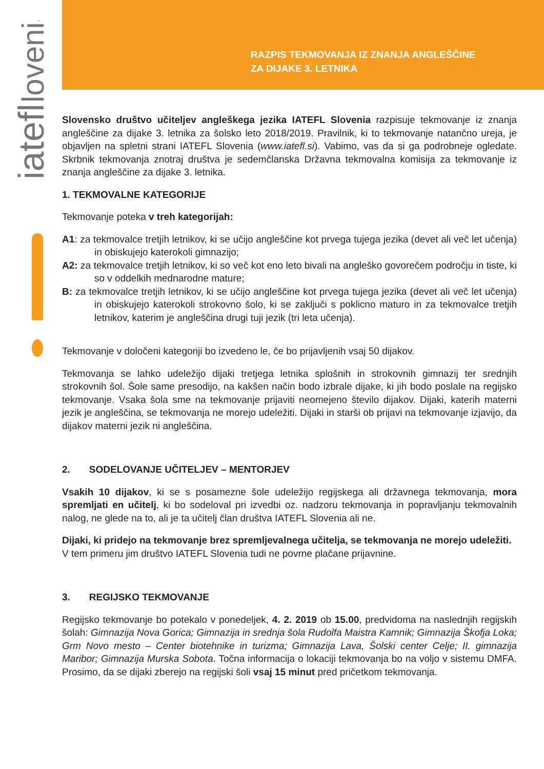iatefl
lovenia
RAZPIS TEKMOVANJA IZ ZNANJA ANGLEŠČINE
ZA DIJAKE 3. LETNIKA
Slovensko društvo učiteljev angleškega jezika IATEFL Slovenia razpisuje tekmovanje iz znanja angleščine za dijake 3. letnika za šolsko leto 2018/2019. Pravilnik, ki to tekmovanje natančno ureja, je objavljen na spletni strani IATEFL Slovenia (www.iatefl.si). Vabimo, vas da si ga podrobneje ogledate. Skrbnik tekmovanja znotraj društva je sedemčlanska Državna tekmovalna komisija za tekmovanje iz znanja angleščine za dijake 3. letnika.
1. TEKMOVALNE KATEGORIJE
Tekmovanje poteka v treh kategorijah:
A1: za tekmovalce tretjih letnikov, ki se učijo angleščine kot prvega tujega jezika (devet ali več let učenja) in obiskujejo katerokoli gimnazijo;
A2: za tekmovalce tretjih letnikov, ki so več kot eno leto bivali na angleško govorečem področju in tiste, ki so v oddelkih mednarodne mature;
B: za tekmovalce tretjih letnikov, ki se učijo angleščine kot prvega tujega jezika (devet ali več let učenja) in obiskujejo katerokoli strokovno šolo, ki se zaključi s poklicno maturo in za tekmovalce tretjih letnikov, katerim je angleščina drugi tuji jezik (tri leta učenja).
Tekmovanje v določeni kategoriji bo izvedeno le, če bo prijavljenih vsaj 50 dijakov.
Tekmovanja se lahko udeležijo dijaki tretjega letnika splošnih in strokovnih gimnazij ter srednjih strokovnih šol. Šole same presodijo, na kakšen način bodo izbrale dijake, ki jih bodo poslale na regijsko tekmovanje. Vsaka šola sme na tekmovanje prijaviti neomejeno število dijakov. Dijaki, katerih materni jezik je angleščina, se tekmovanja ne morejo udeležiti. Dijaki in starši ob prijavi na tekmovanje izjavijo, da dijakov materni jezik ni angleščina.
2. SODELOVANJE UČITELJEV – MENTORJEV
Vsakih 10 dijakov, ki se s posamezne šole udeležijo regijskega ali državnega tekmovanja, mora spremljati en učitelj, ki bo sodeloval pri izvedbi oz. nadzoru tekmovanja in popravljanju tekmovalnih nalog, ne glede na to, ali je ta učitelj član društva IATEFL Slovenia ali ne.
Dijaki, ki pridejo na tekmovanje brez spremljevalnega učitelja, se tekmovanja ne morejo udeležiti. V tem primeru jim društvo IATEFL Slovenia tudi ne povrne plačane prijavnine.
3. REGIJSKO TEKMOVANJE
Regijsko tekmovanje bo potekalo v ponedeljek, 4. 2. 2019 ob 15.00, predvidoma na naslednjih regijskih šolah: Gimnazija Nova Gorica; Gimnazija in srednja šola Rudolfa Maistra Kamnik; Gimnazija Škofja Loka; Grm Novo mesto – Center biotehnike in turizma; Gimnazija Lava, Šolski center Celje; II. gimnazija Maribor; Gimnazija Murska Sobota. Točna informacija o lokaciji tekmovanja bo na voljo v sistemu DMFA. Prosimo, da se dijaki zberejo na regijski šoli vsaj 15 minut pred pričetkom tekmovanja.